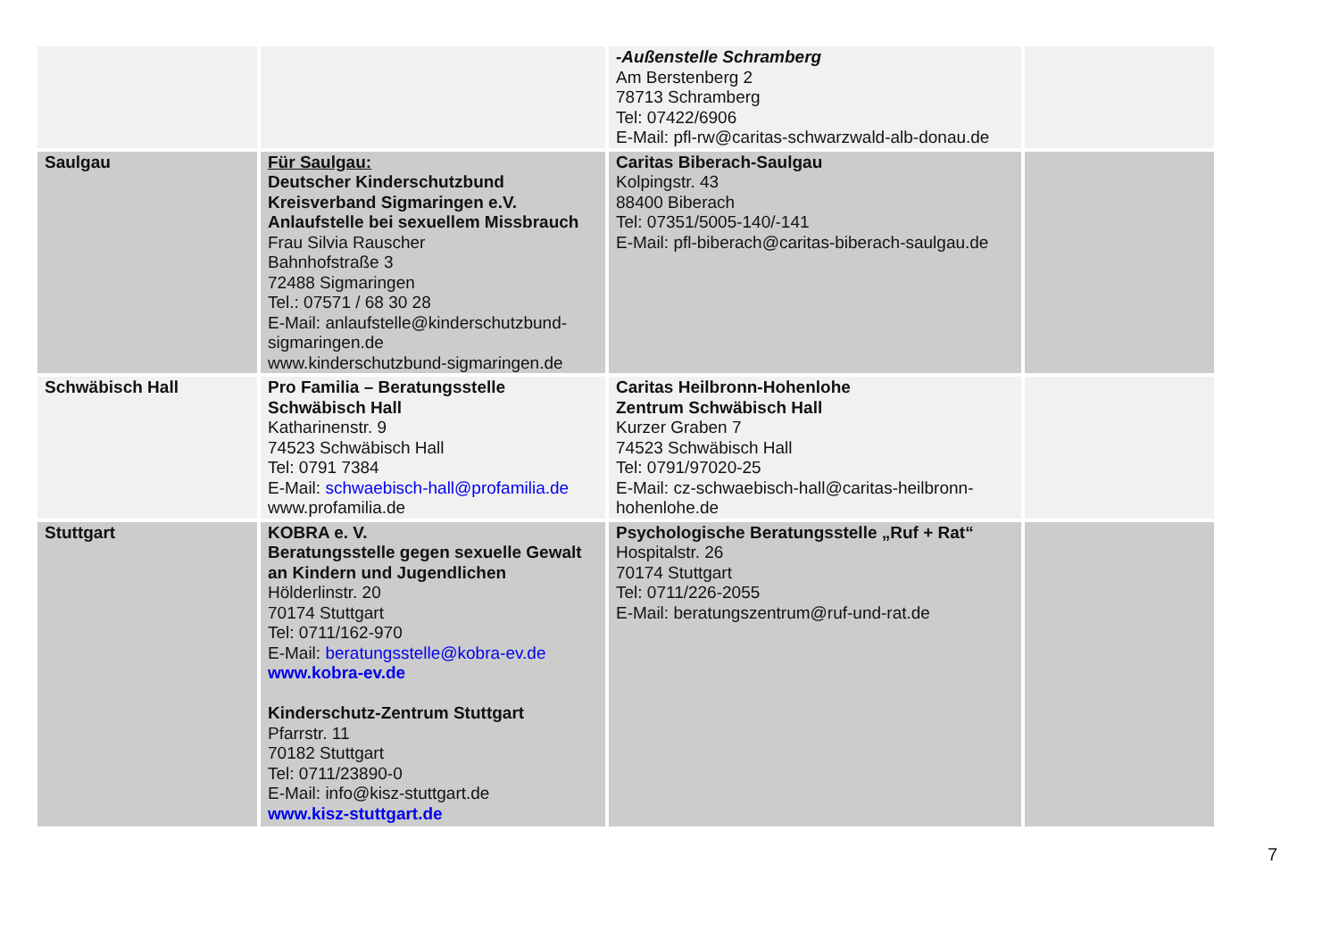| | | -Außenstelle Schramberg Am Berstenberg 2 78713 Schramberg Tel: 07422/6906 E-Mail: pfl-rw@caritas-schwarzwald-alb-donau.de | |
| Saulgau | Für Saulgau: Deutscher Kinderschutzbund Kreisverband Sigmaringen e.V. Anlaufstelle bei sexuellem Missbrauch Frau Silvia Rauscher Bahnhofstraße 3 72488 Sigmaringen Tel.: 07571 / 68 30 28 E-Mail: anlaufstelle@kinderschutzbund-sigmaringen.de www.kinderschutzbund-sigmaringen.de | Caritas Biberach-Saulgau Kolpingstr. 43 88400 Biberach Tel: 07351/5005-140/-141 E-Mail: pfl-biberach@caritas-biberach-saulgau.de | |
| Schwäbisch Hall | Pro Familia – Beratungsstelle Schwäbisch Hall Katharinenstr. 9 74523 Schwäbisch Hall Tel: 0791 7384 E-Mail: schwaebisch-hall@profamilia.de www.profamilia.de | Caritas Heilbronn-Hohenlohe Zentrum Schwäbisch Hall Kurzer Graben 7 74523 Schwäbisch Hall Tel: 0791/97020-25 E-Mail: cz-schwaebisch-hall@caritas-heilbronn-hohenlohe.de | |
| Stuttgart | KOBRA e. V. Beratungsstelle gegen sexuelle Gewalt an Kindern und Jugendlichen Hölderlinstr. 20 70174 Stuttgart Tel: 0711/162-970 E-Mail: beratungsstelle@kobra-ev.de www.kobra-ev.de Kinderschutz-Zentrum Stuttgart Pfarrstr. 11 70182 Stuttgart Tel: 0711/23890-0 E-Mail: info@kisz-stuttgart.de www.kisz-stuttgart.de | Psychologische Beratungsstelle „Ruf + Rat“ Hospitalstr. 26 70174 Stuttgart Tel: 0711/226-2055 E-Mail: beratungszentrum@ruf-und-rat.de | |
7